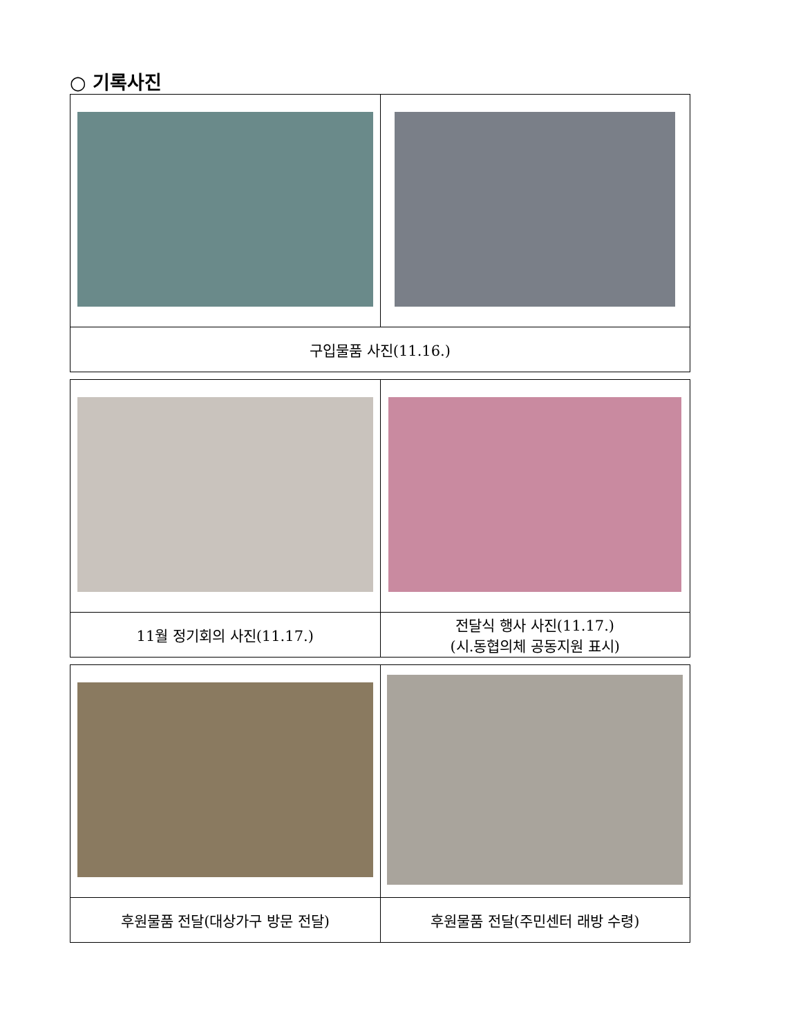○ 기록사진
| 구입물품 사진(11.16.) | |
| 11월 정기회의 사진(11.17.) | 전달식 행사 사진(11.17.) (시.동협의체 공동지원 표시) |
| 후원물품 전달(대상가구 방문 전달) | 후원물품 전달(주민센터 래방 수령) |